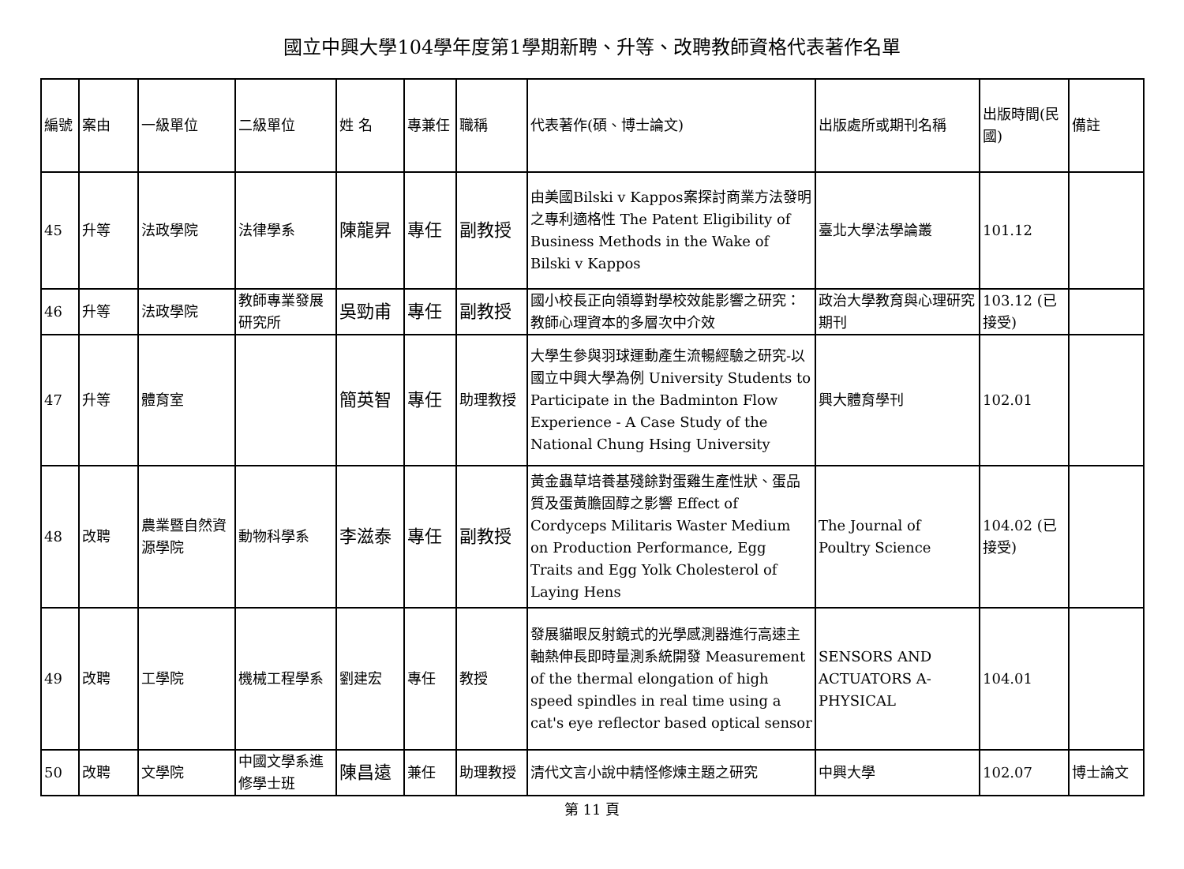國立中興大學104學年度第1學期新聘、升等、改聘教師資格代表著作名單
| 編號 | 案由 | 一級單位 | 二級單位 | 姓 名 | 專兼任 | 職稱 | 代表著作(碩、博士論文) | 出版處所或期刊名稱 | 出版時間(民國) | 備註 |
| 45 | 升等 | 法政學院 | 法律學系 | 陳龍昇 | 專任 | 副教授 | 由美國Bilski v Kappos案探討商業方法發明之專利適格性 The Patent Eligibility of Business Methods in the Wake of Bilski v Kappos | 臺北大學法學論叢 | 101.12 | |
| 46 | 升等 | 法政學院 | 教師專業發展研究所 | 吳勁甫 | 專任 | 副教授 | 國小校長正向領導對學校效能影響之研究：教師心理資本的多層次中介效 | 政治大學教育與心理研究期刊 | 103.12 (已接受) | |
| 47 | 升等 | 體育室 | | 簡英智 | 專任 | 助理教授 | 大學生參與羽球運動產生流暢經驗之研究-以國立中興大學為例 University Students to Participate in the Badminton Flow Experience - A Case Study of the National Chung Hsing University | 興大體育學刊 | 102.01 | |
| 48 | 改聘 | 農業暨自然資源學院 | 動物科學系 | 李滋泰 | 專任 | 副教授 | 黃金蟲草培養基殘餘對蛋雞生產性狀、蛋品質及蛋黃膽固醇之影響 Effect of Cordyceps Militaris Waster Medium on Production Performance, Egg Traits and Egg Yolk Cholesterol of Laying Hens | The Journal of Poultry Science | 104.02 (已接受) | |
| 49 | 改聘 | 工學院 | 機械工程學系 | 劉建宏 | 專任 | 教授 | 發展貓眼反射鏡式的光學感測器進行高速主軸熱伸長即時量測系統開發 Measurement of the thermal elongation of high speed spindles in real time using a cat's eye reflector based optical sensor | SENSORS AND ACTUATORS A-PHYSICAL | 104.01 | |
| 50 | 改聘 | 文學院 | 中國文學系進修學士班 | 陳昌遠 | 兼任 | 助理教授 | 清代文言小說中精怪修煉主題之研究 | 中興大學 | 102.07 | 博士論文 |
第 11 頁